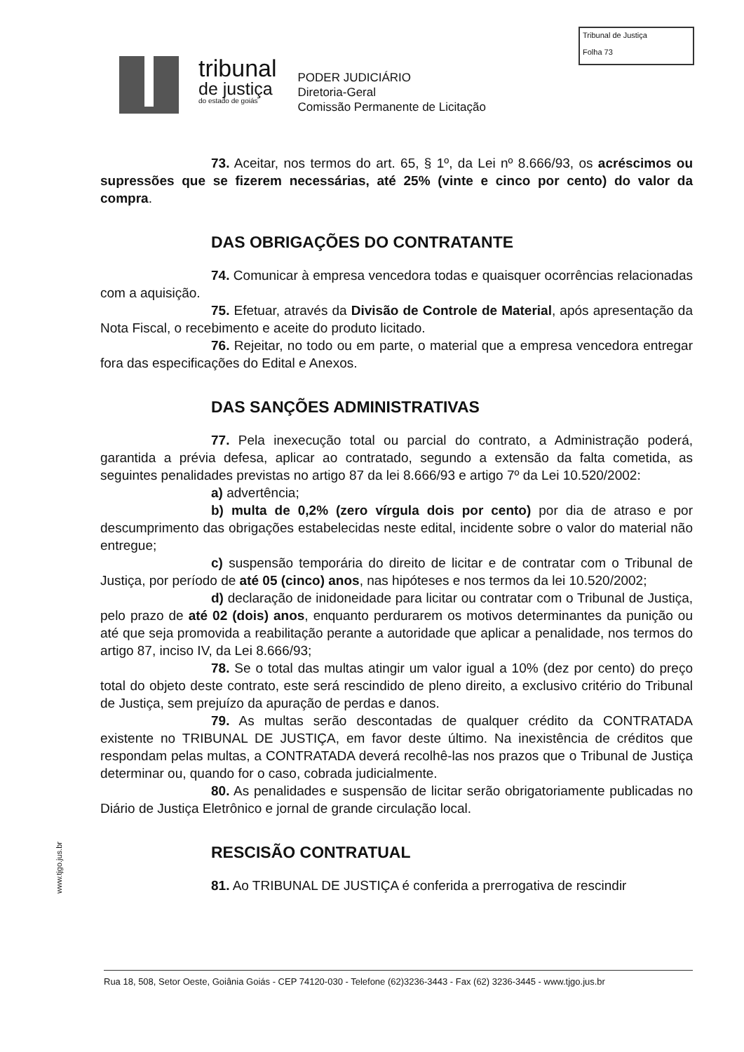Tribunal de Justiça
Folha 73
tribunal
de justiça
do estado de goiás
PODER JUDICIÁRIO
Diretoria-Geral
Comissão Permanente de Licitação
73. Aceitar, nos termos do art. 65, § 1º, da Lei nº 8.666/93, os acréscimos ou supressões que se fizerem necessárias, até 25% (vinte e cinco por cento) do valor da compra.
DAS OBRIGAÇÕES DO CONTRATANTE
74. Comunicar à empresa vencedora todas e quaisquer ocorrências relacionadas com a aquisição.
75. Efetuar, através da Divisão de Controle de Material, após apresentação da Nota Fiscal, o recebimento e aceite do produto licitado.
76. Rejeitar, no todo ou em parte, o material que a empresa vencedora entregar fora das especificações do Edital e Anexos.
DAS SANÇÕES ADMINISTRATIVAS
77. Pela inexecução total ou parcial do contrato, a Administração poderá, garantida a prévia defesa, aplicar ao contratado, segundo a extensão da falta cometida, as seguintes penalidades previstas no artigo 87 da lei 8.666/93 e artigo 7º da Lei 10.520/2002:
a) advertência;
b) multa de 0,2% (zero vírgula dois por cento) por dia de atraso e por descumprimento das obrigações estabelecidas neste edital, incidente sobre o valor do material não entregue;
c) suspensão temporária do direito de licitar e de contratar com o Tribunal de Justiça, por período de até 05 (cinco) anos, nas hipóteses e nos termos da lei 10.520/2002;
d) declaração de inidoneidade para licitar ou contratar com o Tribunal de Justiça, pelo prazo de até 02 (dois) anos, enquanto perdurarem os motivos determinantes da punição ou até que seja promovida a reabilitação perante a autoridade que aplicar a penalidade, nos termos do artigo 87, inciso IV, da Lei 8.666/93;
78. Se o total das multas atingir um valor igual a 10% (dez por cento) do preço total do objeto deste contrato, este será rescindido de pleno direito, a exclusivo critério do Tribunal de Justiça, sem prejuízo da apuração de perdas e danos.
79. As multas serão descontadas de qualquer crédito da CONTRATADA existente no TRIBUNAL DE JUSTIÇA, em favor deste último. Na inexistência de créditos que respondam pelas multas, a CONTRATADA deverá recolhê-las nos prazos que o Tribunal de Justiça determinar ou, quando for o caso, cobrada judicialmente.
80. As penalidades e suspensão de licitar serão obrigatoriamente publicadas no Diário de Justiça Eletrônico e jornal de grande circulação local.
RESCISÃO CONTRATUAL
81. Ao TRIBUNAL DE JUSTIÇA é conferida a prerrogativa de rescindir
www.tjgo.jus.br
Rua 18, 508, Setor Oeste, Goiânia Goiás - CEP 74120-030 - Telefone (62)3236-3443 - Fax (62) 3236-3445 - www.tjgo.jus.br